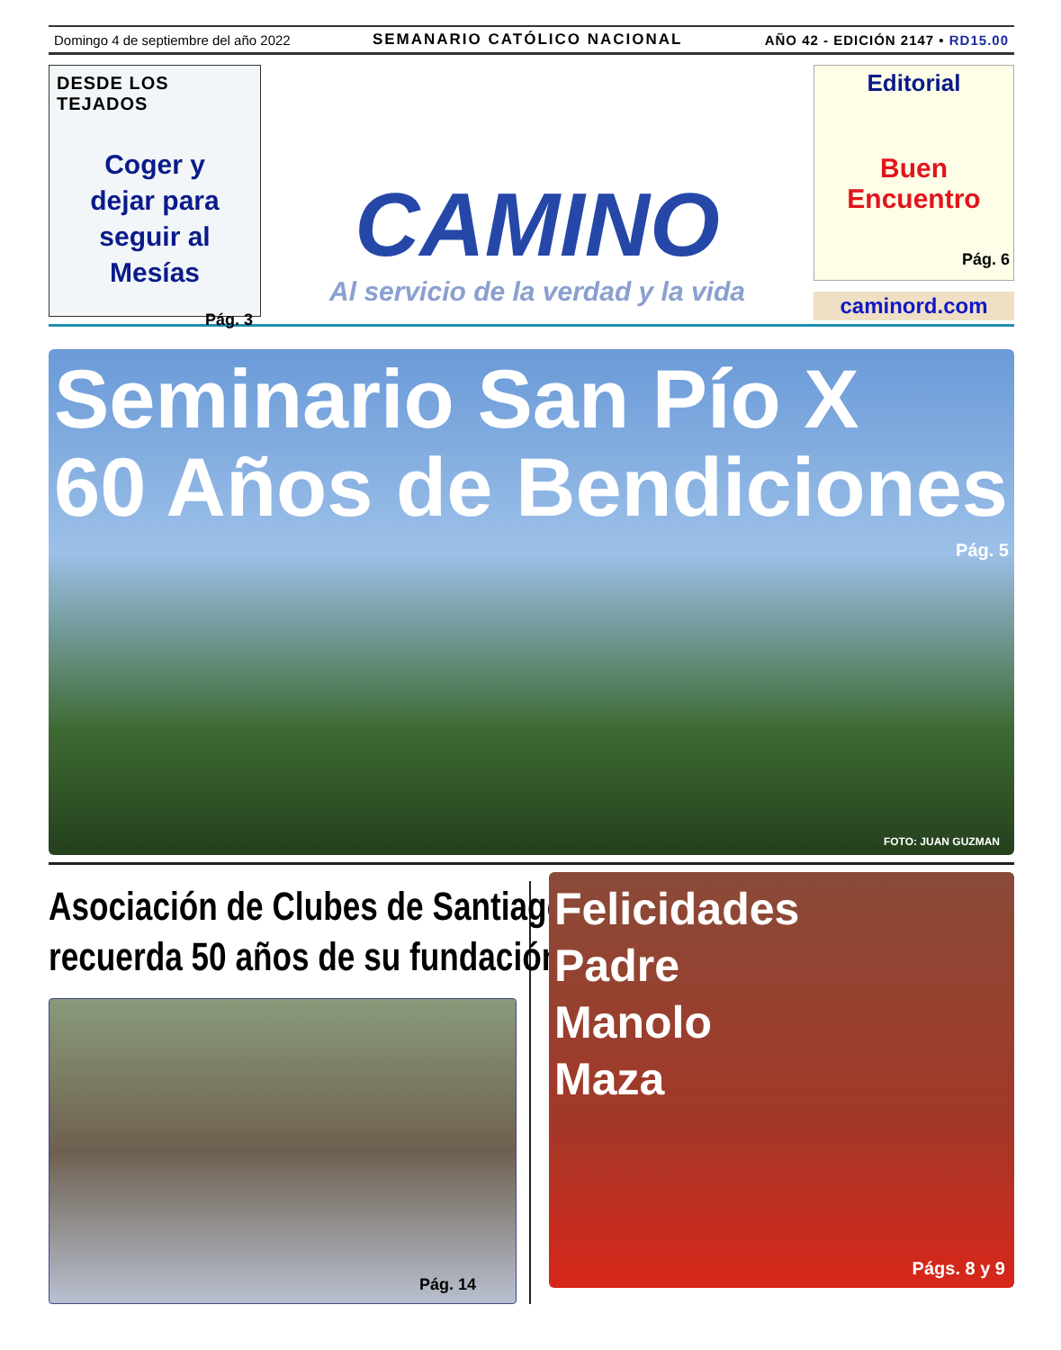Domingo 4 de septiembre del año 2022 SEMANARIO CATÓLICO NACIONAL AÑO 42 - EDICIÓN 2147 • RD15.00
DESDE LOS TEJADOS
Coger y
dejar para
seguir al
Mesías
Pág. 3
CAMINO
Al servicio de la verdad y la vida
Editorial
Buen
Encuentro
Pág. 6
caminord.com
Seminario San Pío X
60 Años de Bendiciones
Pág. 5
FOTO: JUAN GUZMAN
Asociación de Clubes de Santiago
recuerda 50 años de su fundación
Pág. 14
Felicidades
Padre
Manolo
Maza
Págs. 8 y 9